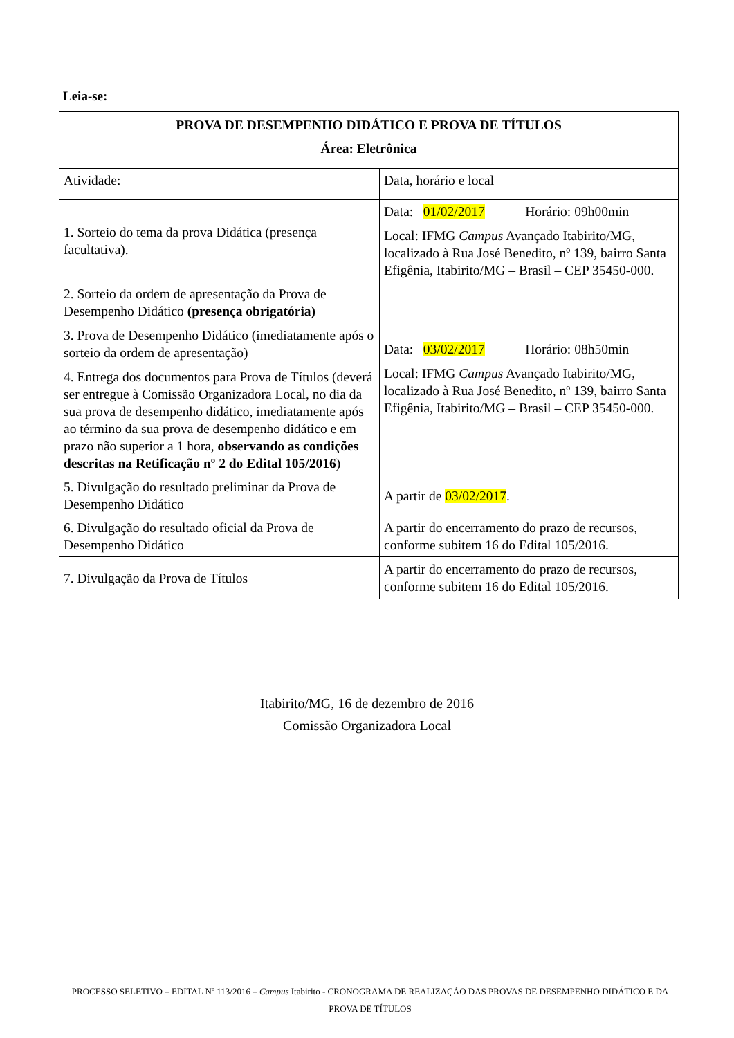Leia-se:
| PROVA DE DESEMPENHO DIDÁTICO E PROVA DE TÍTULOS Área: Eletrônica | |
| --- | --- |
| Atividade: | Data, horário e local |
| 1. Sorteio do tema da prova Didática (presença facultativa). | Data: 01/02/2017 Horário: 09h00min Local: IFMG Campus Avançado Itabirito/MG, localizado à Rua José Benedito, nº 139, bairro Santa Efigênia, Itabirito/MG – Brasil – CEP 35450-000. |
| 2. Sorteio da ordem de apresentação da Prova de Desempenho Didático (presença obrigatória) 3. Prova de Desempenho Didático (imediatamente após o sorteio da ordem de apresentação) 4. Entrega dos documentos para Prova de Títulos (deverá ser entregue à Comissão Organizadora Local, no dia da sua prova de desempenho didático, imediatamente após ao término da sua prova de desempenho didático e em prazo não superior a 1 hora, observando as condições descritas na Retificação nº 2 do Edital 105/2016 ) | Data: 03/02/2017 Horário: 08h50min Local: IFMG Campus Avançado Itabirito/MG, localizado à Rua José Benedito, nº 139, bairro Santa Efigênia, Itabirito/MG – Brasil – CEP 35450-000. |
| 5. Divulgação do resultado preliminar da Prova de Desempenho Didático | A partir de 03/02/2017 . |
| 6. Divulgação do resultado oficial da Prova de Desempenho Didático | A partir do encerramento do prazo de recursos, conforme subitem 16 do Edital 105/2016. |
| 7. Divulgação da Prova de Títulos | A partir do encerramento do prazo de recursos, conforme subitem 16 do Edital 105/2016. |
Itabirito/MG, 16 de dezembro de 2016
Comissão Organizadora Local
PROCESSO SELETIVO – EDITAL Nº 113/2016 – Campus Itabirito - CRONOGRAMA DE REALIZAÇÃO DAS PROVAS DE DESEMPENHO DIDÁTICO E DA PROVA DE TÍTULOS